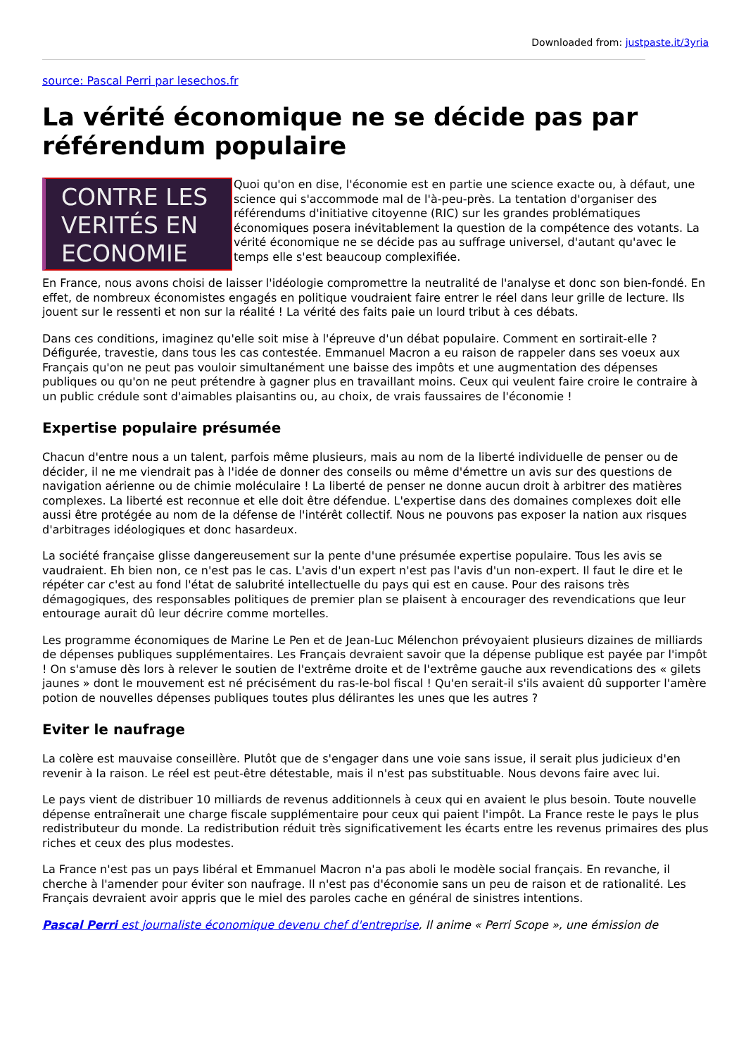Downloaded from: justpaste.it/3yria
source: Pascal Perri par lesechos.fr
La vérité économique ne se décide pas par référendum populaire
CONTRE LES
VERITÉS EN
ECONOMIE
Quoi qu'on en dise, l'économie est en partie une science exacte ou, à défaut, une science qui s'accommode mal de l'à-peu-près. La tentation d'organiser des référendums d'initiative citoyenne (RIC) sur les grandes problématiques économiques posera inévitablement la question de la compétence des votants. La vérité économique ne se décide pas au suffrage universel, d'autant qu'avec le temps elle s'est beaucoup complexifiée.
En France, nous avons choisi de laisser l'idéologie compromettre la neutralité de l'analyse et donc son bien-fondé. En effet, de nombreux économistes engagés en politique voudraient faire entrer le réel dans leur grille de lecture. Ils jouent sur le ressenti et non sur la réalité ! La vérité des faits paie un lourd tribut à ces débats.
Dans ces conditions, imaginez qu'elle soit mise à l'épreuve d'un débat populaire. Comment en sortirait-elle ? Défigurée, travestie, dans tous les cas contestée. Emmanuel Macron a eu raison de rappeler dans ses voeux aux Français qu'on ne peut pas vouloir simultanément une baisse des impôts et une augmentation des dépenses publiques ou qu'on ne peut prétendre à gagner plus en travaillant moins. Ceux qui veulent faire croire le contraire à un public crédule sont d'aimables plaisantins ou, au choix, de vrais faussaires de l'économie !
Expertise populaire présumée
Chacun d'entre nous a un talent, parfois même plusieurs, mais au nom de la liberté individuelle de penser ou de décider, il ne me viendrait pas à l'idée de donner des conseils ou même d'émettre un avis sur des questions de navigation aérienne ou de chimie moléculaire ! La liberté de penser ne donne aucun droit à arbitrer des matières complexes. La liberté est reconnue et elle doit être défendue. L'expertise dans des domaines complexes doit elle aussi être protégée au nom de la défense de l'intérêt collectif. Nous ne pouvons pas exposer la nation aux risques d'arbitrages idéologiques et donc hasardeux.
La société française glisse dangereusement sur la pente d'une présumée expertise populaire. Tous les avis se vaudraient. Eh bien non, ce n'est pas le cas. L'avis d'un expert n'est pas l'avis d'un non-expert. Il faut le dire et le répéter car c'est au fond l'état de salubrité intellectuelle du pays qui est en cause. Pour des raisons très démagogiques, des responsables politiques de premier plan se plaisent à encourager des revendications que leur entourage aurait dû leur décrire comme mortelles.
Les programme économiques de Marine Le Pen et de Jean-Luc Mélenchon prévoyaient plusieurs dizaines de milliards de dépenses publiques supplémentaires. Les Français devraient savoir que la dépense publique est payée par l'impôt ! On s'amuse dès lors à relever le soutien de l'extrême droite et de l'extrême gauche aux revendications des « gilets jaunes » dont le mouvement est né précisément du ras-le-bol fiscal ! Qu'en serait-il s'ils avaient dû supporter l'amère potion de nouvelles dépenses publiques toutes plus délirantes les unes que les autres ?
Eviter le naufrage
La colère est mauvaise conseillère. Plutôt que de s'engager dans une voie sans issue, il serait plus judicieux d'en revenir à la raison. Le réel est peut-être détestable, mais il n'est pas substituable. Nous devons faire avec lui.
Le pays vient de distribuer 10 milliards de revenus additionnels à ceux qui en avaient le plus besoin. Toute nouvelle dépense entraînerait une charge fiscale supplémentaire pour ceux qui paient l'impôt. La France reste le pays le plus redistributeur du monde. La redistribution réduit très significativement les écarts entre les revenus primaires des plus riches et ceux des plus modestes.
La France n'est pas un pays libéral et Emmanuel Macron n'a pas aboli le modèle social français. En revanche, il cherche à l'amender pour éviter son naufrage. Il n'est pas d'économie sans un peu de raison et de rationalité. Les Français devraient avoir appris que le miel des paroles cache en général de sinistres intentions.
Pascal Perri est journaliste économique devenu chef d'entreprise, Il anime « Perri Scope », une émission de